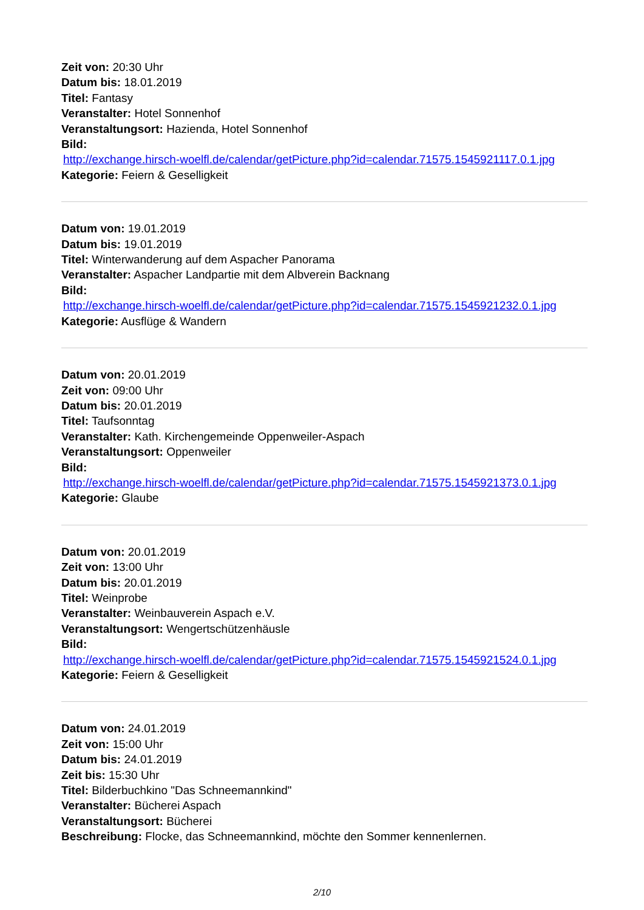Zeit von: 20:30 Uhr
Datum bis: 18.01.2019
Titel: Fantasy
Veranstalter: Hotel Sonnenhof
Veranstaltungsort: Hazienda, Hotel Sonnenhof
Bild:
http://exchange.hirsch-woelfl.de/calendar/getPicture.php?id=calendar.71575.1545921117.0.1.jpg
Kategorie: Feiern & Geselligkeit
Datum von: 19.01.2019
Datum bis: 19.01.2019
Titel: Winterwanderung auf dem Aspacher Panorama
Veranstalter: Aspacher Landpartie mit dem Albverein Backnang
Bild:
http://exchange.hirsch-woelfl.de/calendar/getPicture.php?id=calendar.71575.1545921232.0.1.jpg
Kategorie: Ausflüge & Wandern
Datum von: 20.01.2019
Zeit von: 09:00 Uhr
Datum bis: 20.01.2019
Titel: Taufsonntag
Veranstalter: Kath. Kirchengemeinde Oppenweiler-Aspach
Veranstaltungsort: Oppenweiler
Bild:
http://exchange.hirsch-woelfl.de/calendar/getPicture.php?id=calendar.71575.1545921373.0.1.jpg
Kategorie: Glaube
Datum von: 20.01.2019
Zeit von: 13:00 Uhr
Datum bis: 20.01.2019
Titel: Weinprobe
Veranstalter: Weinbauverein Aspach e.V.
Veranstaltungsort: Wengertschützenhäusle
Bild:
http://exchange.hirsch-woelfl.de/calendar/getPicture.php?id=calendar.71575.1545921524.0.1.jpg
Kategorie: Feiern & Geselligkeit
Datum von: 24.01.2019
Zeit von: 15:00 Uhr
Datum bis: 24.01.2019
Zeit bis: 15:30 Uhr
Titel: Bilderbuchkino "Das Schneemannkind"
Veranstalter: Bücherei Aspach
Veranstaltungsort: Bücherei
Beschreibung: Flocke, das Schneemannkind, möchte den Sommer kennenlernen.
2/10